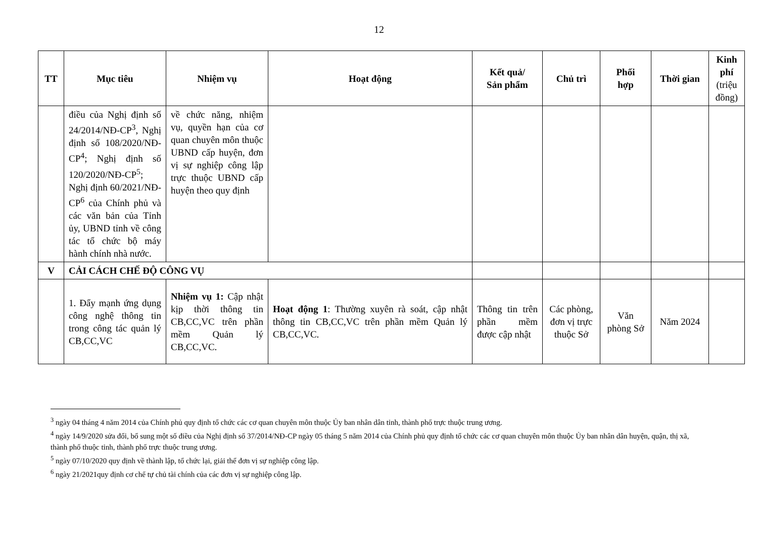12
| TT | Mục tiêu | Nhiệm vụ | Hoạt động | Kết quả/ Sản phẩm | Chủ trì | Phối hợp | Thời gian | Kinh phí (triệu đồng) |
| --- | --- | --- | --- | --- | --- | --- | --- | --- |
| | điều của Nghị định số 24/2014/NĐ-CP<sup>3</sup>, Nghị định số 108/2020/NĐ-CP<sup>4</sup>; Nghị định số 120/2020/NĐ-CP<sup>5</sup>; Nghị định 60/2021/NĐ-CP<sup>6</sup> của Chính phủ và các văn bản của Tỉnh ủy, UBND tỉnh về công tác tổ chức bộ máy hành chính nhà nước. | về chức năng, nhiệm vụ, quyền hạn của cơ quan chuyên môn thuộc UBND cấp huyện, đơn vị sự nghiệp công lập trực thuộc UBND cấp huyện theo quy định | | | | | | |
| V | CẢI CÁCH CHẾ ĐỘ CÔNG VỤ | | | | | | | |
| | 1. Đẩy mạnh ứng dụng công nghệ thông tin trong công tác quản lý CB,CC,VC | Nhiệm vụ 1: Cập nhật kịp thời thông tin CB,CC,VC trên phần mềm Quản lý CB,CC,VC. | Hoạt động 1 : Thường xuyên rà soát, cập nhật thông tin CB,CC,VC trên phần mềm Quản lý CB,CC,VC. | Thông tin trên phần mềm được cập nhật | Các phòng, đơn vị trực thuộc Sở | Văn phòng Sở | Năm 2024 | |
<sup>3</sup> ngày 04 tháng 4 năm 2014 của Chính phủ quy định tổ chức các cơ quan chuyên môn thuộc Ủy ban nhân dân tỉnh, thành phố trực thuộc trung ương.
<sup>4</sup> ngày 14/9/2020 sửa đổi, bổ sung một số điều của Nghị định số 37/2014/NĐ-CP ngày 05 tháng 5 năm 2014 của Chính phủ quy định tổ chức các cơ quan chuyên môn thuộc Ủy ban nhân dân huyện, quận, thị xã, thành phố thuộc tỉnh, thành phố trực thuộc trung ương.
<sup>5</sup> ngày 07/10/2020 quy định về thành lập, tổ chức lại, giải thể đơn vị sự nghiệp công lập.
<sup>6</sup> ngày 21/2021quy định cơ chế tự chủ tài chính của các đơn vị sự nghiệp công lập.